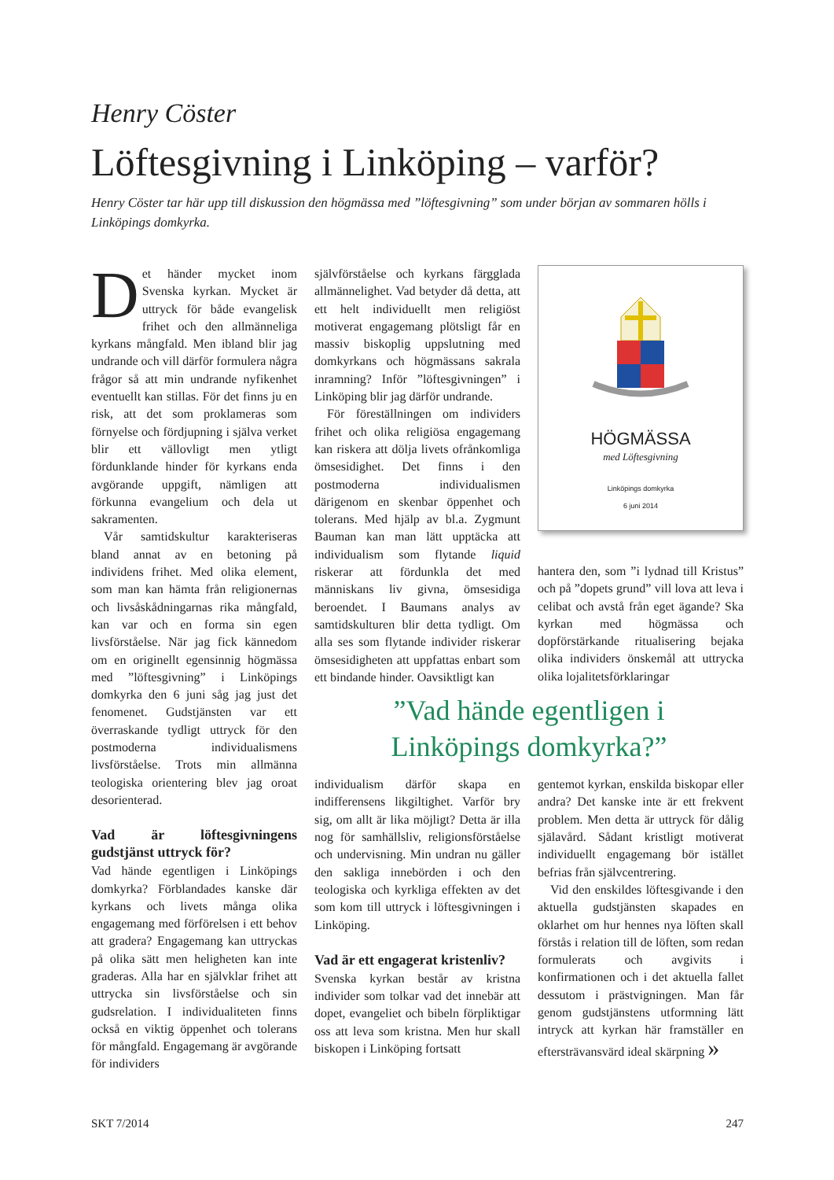Henry Cöster
Löftesgivning i Linköping – varför?
Henry Cöster tar här upp till diskussion den högmässa med ”löftesgivning” som under början av sommaren hölls i Linköpings domkyrka.
Det händer mycket inom Svenska kyrkan. Mycket är uttryck för både evangelisk frihet och den allmänneliga kyrkans mångfald. Men ibland blir jag undrande och vill därför formulera några frågor så att min undrande nyfikenhet eventuellt kan stillas. För det finns ju en risk, att det som proklameras som förnyelse och fördjupning i själva verket blir ett vällovligt men ytligt fördunklande hinder för kyrkans enda avgörande uppgift, nämligen att förkunna evangelium och dela ut sakramenten.
Vår samtidskultur karakteriseras bland annat av en betoning på individens frihet. Med olika element, som man kan hämta från religionernas och livsåskådningarnas rika mångfald, kan var och en forma sin egen livsförståelse. När jag fick kännedom om en originellt egensinnig högmässa med ”löftesgivning” i Linköpings domkyrka den 6 juni såg jag just det fenomenet. Gudstjänsten var ett överraskande tydligt uttryck för den postmoderna individualismens livsförståelse. Trots min allmänna teologiska orientering blev jag oroat desorienterad.
Vad är löftesgivningens gudstjänst uttryck för?
Vad hände egentligen i Linköpings domkyrka? Förblandades kanske där kyrkans och livets många olika engagemang med förförelsen i ett behov att gradera? Engagemang kan uttryckas på olika sätt men heligheten kan inte graderas. Alla har en självklar frihet att uttrycka sin livsförståelse och sin gudsrelation. I individualiteten finns också en viktig öppenhet och tolerans för mångfald. Engagemang är avgörande för individers
självförståelse och kyrkans färgglada allmännelighet. Vad betyder då detta, att ett helt individuellt men religiöst motiverat engagemang plötsligt får en massiv biskoplig uppslutning med domkyrkans och högmässans sakrala inramning? Inför ”löftesgivningen” i Linköping blir jag därför undrande.
För föreställningen om individers frihet och olika religiösa engagemang kan riskera att dölja livets ofrånkomliga ömsesidighet. Det finns i den postmoderna individualismen därigenom en skenbar öppenhet och tolerans. Med hjälp av bl.a. Zygmunt Bauman kan man lätt upptäcka att individualism som flytande liquid riskerar att fördunkla det med människans liv givna, ömsesidiga beroendet. I Baumans analys av samtidskulturen blir detta tydligt. Om alla ses som flytande individer riskerar ömsesidigheten att uppfattas enbart som ett bindande hinder. Oavsiktligt kan
HÖGMÄSSA
med Löftesgivning
Linköpings domkyrka
6 juni 2014
hantera den, som ”i lydnad till Kristus” och på ”dopets grund” vill lova att leva i celibat och avstå från eget ägande? Ska kyrkan med högmässa och dopförstärkande ritualisering bejaka olika individers önskemål att uttrycka olika lojalitetsförklaringar
”Vad hände egentligen i
Linköpings domkyrka?”
individualism därför skapa en indifferensens likgiltighet. Varför bry sig, om allt är lika möjligt? Detta är illa nog för samhällsliv, religionsförståelse och undervisning. Min undran nu gäller den sakliga innebörden i och den teologiska och kyrkliga effekten av det som kom till uttryck i löftesgivningen i Linköping.
Vad är ett engagerat kristenliv?
Svenska kyrkan består av kristna individer som tolkar vad det innebär att dopet, evangeliet och bibeln förpliktigar oss att leva som kristna. Men hur skall biskopen i Linköping fortsatt
gentemot kyrkan, enskilda biskopar eller andra? Det kanske inte är ett frekvent problem. Men detta är uttryck för dålig själavård. Sådant kristligt motiverat individuellt engagemang bör istället befrias från självcentrering.
Vid den enskildes löftesgivande i den aktuella gudstjänsten skapades en oklarhet om hur hennes nya löften skall förstås i relation till de löften, som redan formulerats och avgivits i konfirmationen och i det aktuella fallet dessutom i prästvigningen. Man får genom gudstjänstens utformning lätt intryck att kyrkan här framställer en eftersträvansvärd ideal skärpning »
SKT 7/2014 247